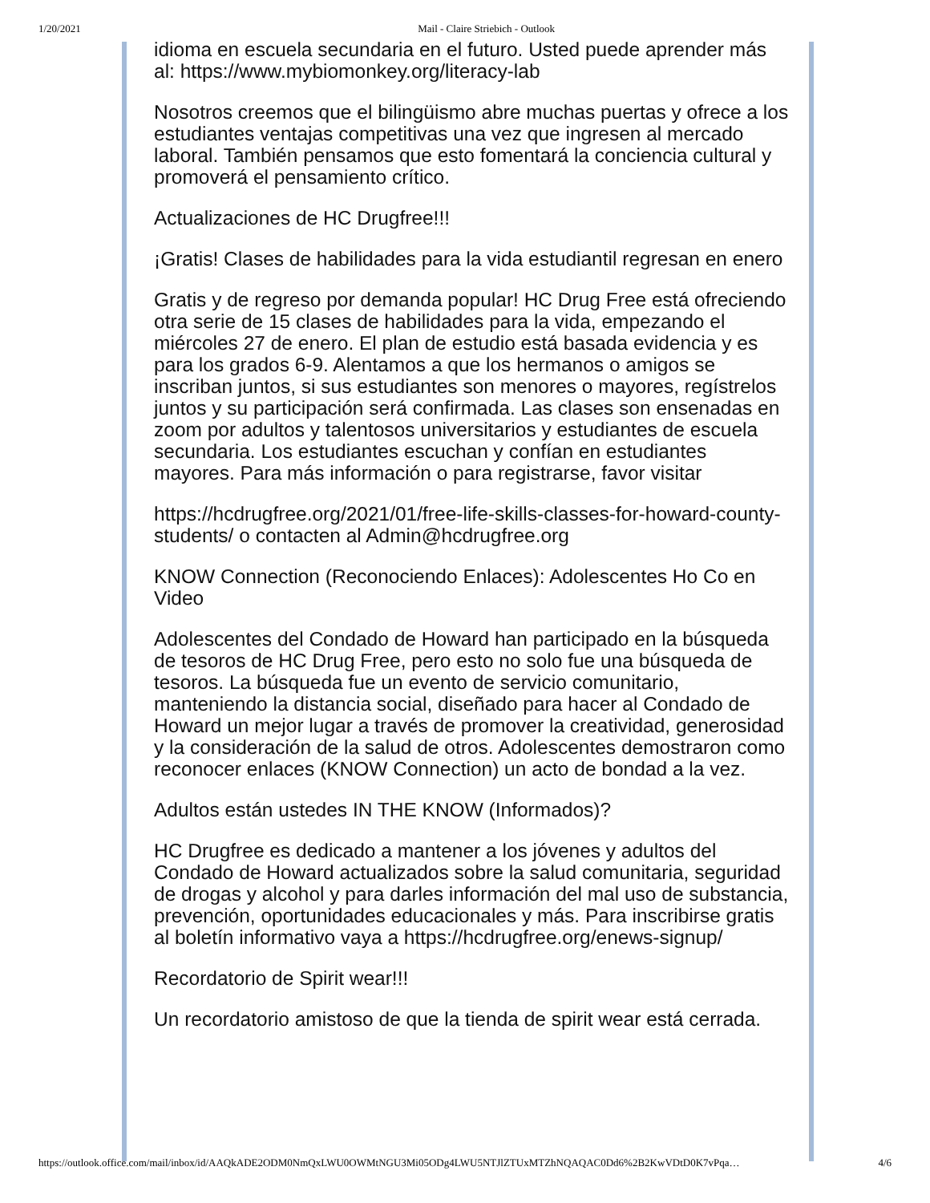1/20/2021 Mail - Claire Striebich - Outlook
idioma en escuela secundaria en el futuro. Usted puede aprender más al: https://www.mybiomonkey.org/literacy-lab
Nosotros creemos que el bilingüismo abre muchas puertas y ofrece a los estudiantes ventajas competitivas una vez que ingresen al mercado laboral. También pensamos que esto fomentará la conciencia cultural y promoverá el pensamiento crítico.
Actualizaciones de HC Drugfree!!!
¡Gratis! Clases de habilidades para la vida estudiantil regresan en enero
Gratis y de regreso por demanda popular! HC Drug Free está ofreciendo otra serie de 15 clases de habilidades para la vida, empezando el miércoles 27 de enero. El plan de estudio está basada evidencia y es para los grados 6-9. Alentamos a que los hermanos o amigos se inscriban juntos, si sus estudiantes son menores o mayores, regístrelos juntos y su participación será confirmada. Las clases son ensenadas en zoom por adultos y talentosos universitarios y estudiantes de escuela secundaria. Los estudiantes escuchan y confían en estudiantes mayores. Para más información o para registrarse, favor visitar
https://hcdrugfree.org/2021/01/free-life-skills-classes-for-howard-county-students/ o contacten al Admin@hcdrugfree.org
KNOW Connection (Reconociendo Enlaces): Adolescentes Ho Co en Video
Adolescentes del Condado de Howard han participado en la búsqueda de tesoros de HC Drug Free, pero esto no solo fue una búsqueda de tesoros. La búsqueda fue un evento de servicio comunitario, manteniendo la distancia social, diseñado para hacer al Condado de Howard un mejor lugar a través de promover la creatividad, generosidad y la consideración de la salud de otros. Adolescentes demostraron como reconocer enlaces (KNOW Connection) un acto de bondad a la vez.
Adultos están ustedes IN THE KNOW (Informados)?
HC Drugfree es dedicado a mantener a los jóvenes y adultos del Condado de Howard actualizados sobre la salud comunitaria, seguridad de drogas y alcohol y para darles información del mal uso de substancia, prevención, oportunidades educacionales y más. Para inscribirse gratis al boletín informativo vaya a https://hcdrugfree.org/enews-signup/
Recordatorio de Spirit wear!!!
Un recordatorio amistoso de que la tienda de spirit wear está cerrada.
https://outlook.office.com/mail/inbox/id/AAQkADE2ODM0NmQxLWU0OWMtNGU3Mi05ODg4LWU5NTJlZTUxMTZhNQAQAC0Dd6%2B2KwVDtD0K7vPqa… 4/6